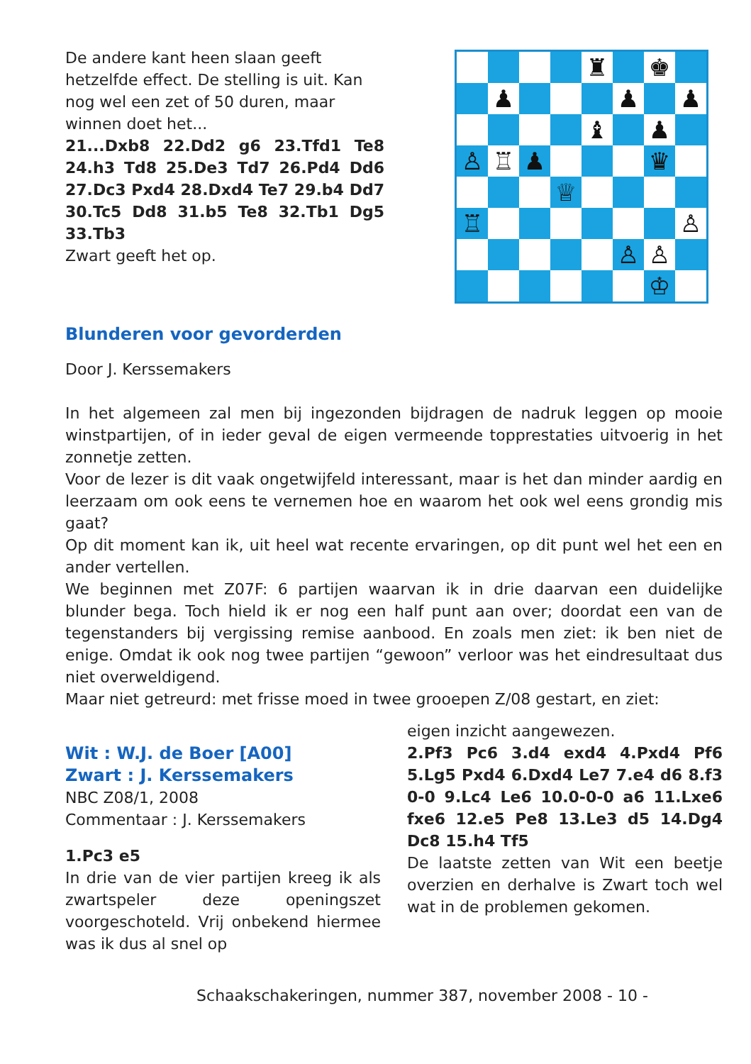De andere kant heen slaan geeft hetzelfde effect. De stelling is uit. Kan nog wel een zet of 50 duren, maar winnen doet het...
21...Dxb8 22.Dd2 g6 23.Tfd1 Te8 24.h3 Td8 25.De3 Td7 26.Pd4 Dd6 27.Dc3 Pxd4 28.Dxd4 Te7 29.b4 Dd7 30.Tc5 Dd8 31.b5 Te8 32.Tb1 Dg5 33.Tb3
Zwart geeft het op.
| | | | | ♜ | | ♚ | |
| | ♟ | | | | ♟ | | ♟ |
| | | | | ♝ | | ♟ | |
| ♙ | ♖ | ♟ | | | | ♛ | |
| | | | ♕ | | | | |
| ♖ | | | | | | | ♙ |
| | | | | | ♙ | ♙ | |
| | | | | | | ♔ | |
Blunderen voor gevorderden
Door J. Kerssemakers
In het algemeen zal men bij ingezonden bijdragen de nadruk leggen op mooie winstpartijen, of in ieder geval de eigen vermeende topprestaties uitvoerig in het zonnetje zetten.
Voor de lezer is dit vaak ongetwijfeld interessant, maar is het dan minder aardig en leerzaam om ook eens te vernemen hoe en waarom het ook wel eens grondig mis gaat?
Op dit moment kan ik, uit heel wat recente ervaringen, op dit punt wel het een en ander vertellen.
We beginnen met Z07F: 6 partijen waarvan ik in drie daarvan een duidelijke blunder bega. Toch hield ik er nog een half punt aan over; doordat een van de tegenstanders bij vergissing remise aanbood. En zoals men ziet: ik ben niet de enige. Omdat ik ook nog twee partijen “gewoon” verloor was het eindresultaat dus niet overweldigend.
Maar niet getreurd: met frisse moed in twee grooepen Z/08 gestart, en ziet:
Wit : W.J. de Boer [A00]
Zwart : J. Kerssemakers
NBC Z08/1, 2008
Commentaar : J. Kerssemakers
1.Pc3 e5
In drie van de vier partijen kreeg ik als zwartspeler deze openingszet voorgeschoteld. Vrij onbekend hiermee was ik dus al snel op
eigen inzicht aangewezen.
2.Pf3 Pc6 3.d4 exd4 4.Pxd4 Pf6 5.Lg5 Pxd4 6.Dxd4 Le7 7.e4 d6 8.f3 0-0 9.Lc4 Le6 10.0-0-0 a6 11.Lxe6 fxe6 12.e5 Pe8 13.Le3 d5 14.Dg4 Dc8 15.h4 Tf5
De laatste zetten van Wit een beetje overzien en derhalve is Zwart toch wel wat in de problemen gekomen.
Schaakschakeringen, nummer 387, november 2008 - 10 -